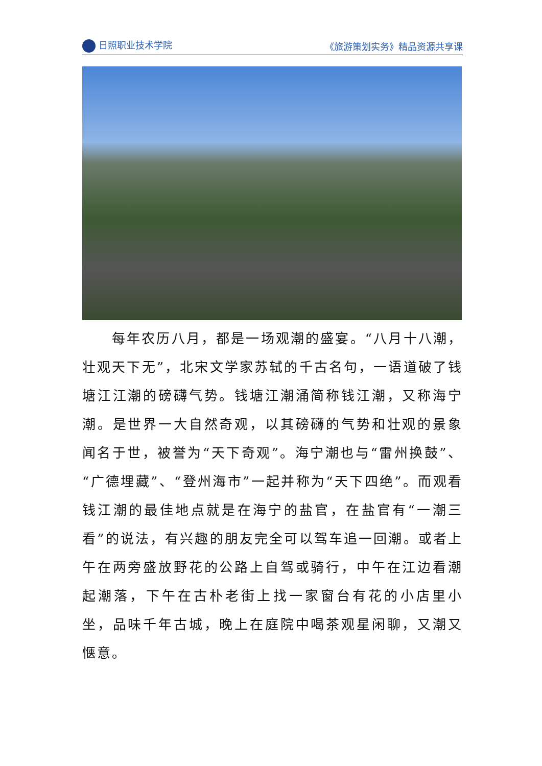日照职业技术学院 《旅游策划实务》精品资源共享课
每年农历八月，都是一场观潮的盛宴。“八月十八潮，壮观天下无”，北宋文学家苏轼的千古名句，一语道破了钱塘江江潮的磅礴气势。钱塘江潮涌简称钱江潮，又称海宁潮。是世界一大自然奇观，以其磅礴的气势和壮观的景象闻名于世，被誉为“天下奇观”。海宁潮也与“雷州换鼓”、“广德埋藏”、“登州海市”一起并称为“天下四绝”。而观看钱江潮的最佳地点就是在海宁的盐官，在盐官有“一潮三看”的说法，有兴趣的朋友完全可以驾车追一回潮。或者上午在两旁盛放野花的公路上自驾或骑行，中午在江边看潮起潮落，下午在古朴老街上找一家窗台有花的小店里小坐，品味千年古城，晚上在庭院中喝茶观星闲聊，又潮又惬意。